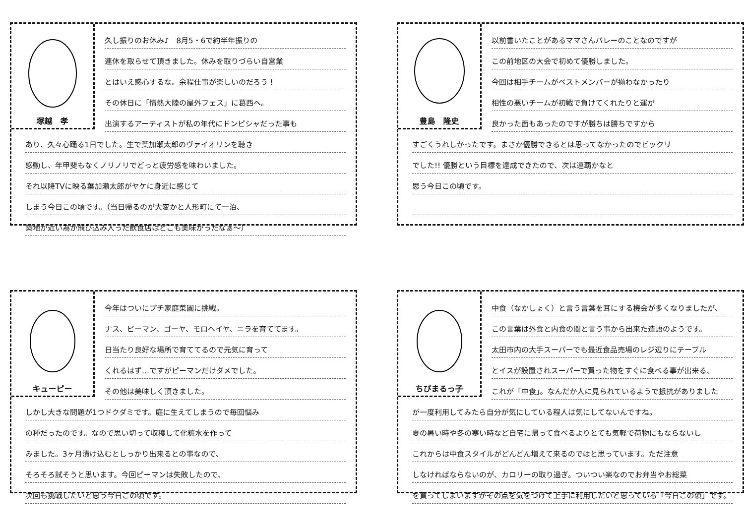塚越　孝
久し振りのお休み♪　8月5・6で約半年振りの
連休を取らせて頂きました。休みを取りづらい自営業
とはいえ感心するな。余程仕事が楽しいのだろう！
その休日に「情熱大陸の屋外フェス」に葛西へ。
出演するアーティストが私の年代にドンピシャだった事も
あり、久々心踊る1日でした。生で葉加瀬太郎のヴァイオリンを聴き
感動し、年甲斐もなくノリノリでどっと疲労感を味わいました。
それ以降TVに映る葉加瀬太郎がヤケに身近に感じて
しまう今日この頃です。（当日帰るのが大変かと人形町にて一泊、
築地が近い為か飛び込み入った飲食店はどこも美味かったなぁ～）
豊島　隆史
以前書いたことがあるママさんバレーのことなのですが
この前地区の大会で初めて優勝しました。
今回は相手チームがベストメンバーが揃わなかったり
相性の悪いチームが初戦で負けてくれたりと運が
良かった面もあったのですが勝ちは勝ちですから
すごくうれしかったです。まさか優勝できるとは思ってなかったのでビックリ
でした!! 優勝という目標を達成できたので、次は連覇かなと
思う今日この頃です。
キューピー
今年はついにプチ家庭菜園に挑戦。
ナス、ピーマン、ゴーヤ、モロヘイヤ、ニラを育ててます。
日当たり良好な場所で育ててるので元気に育って
くれるはず…ですがピーマンだけダメでした。
その他は美味しく頂きました。
しかし大きな問題が1つドクダミです。庭に生えてしまうので毎回悩み
の種だったのです。なので思い切って収穫して化粧水を作って
みました。3ヶ月漬け込むとしっかり出来るとの事なので、
そろそろ試そうと思います。今回ピーマンは失敗したので、
次回も挑戦したいと思う今日この頃です。
ちびまるっ子
中食（なかしょく）と言う言葉を耳にする機会が多くなりましたが、
この言葉は外食と内食の間と言う事から出来た造語のようです。
太田市内の大手スーパーでも最近食品売場のレジ辺りにテーブル
とイスが設置されスーパーで買った物をすぐに食べる事が出来る、
これが「中食」。なんだか人に見られているようで抵抗がありました
が一度利用してみたら自分が気にしている程人は気にしてないんですね。
夏の暑い時や冬の寒い時など自宅に帰って食べるよりとても気軽で荷物にもならないし
これからは中食スタイルがどんどん増えて来るのではと思っています。ただ注意
しなければならないのが、カロリーの取り過ぎ。ついつい楽なのでお弁当やお総菜
を買ってしまいますがその点を気をつけて上手に利用したいと思っている「今日この頃」です。